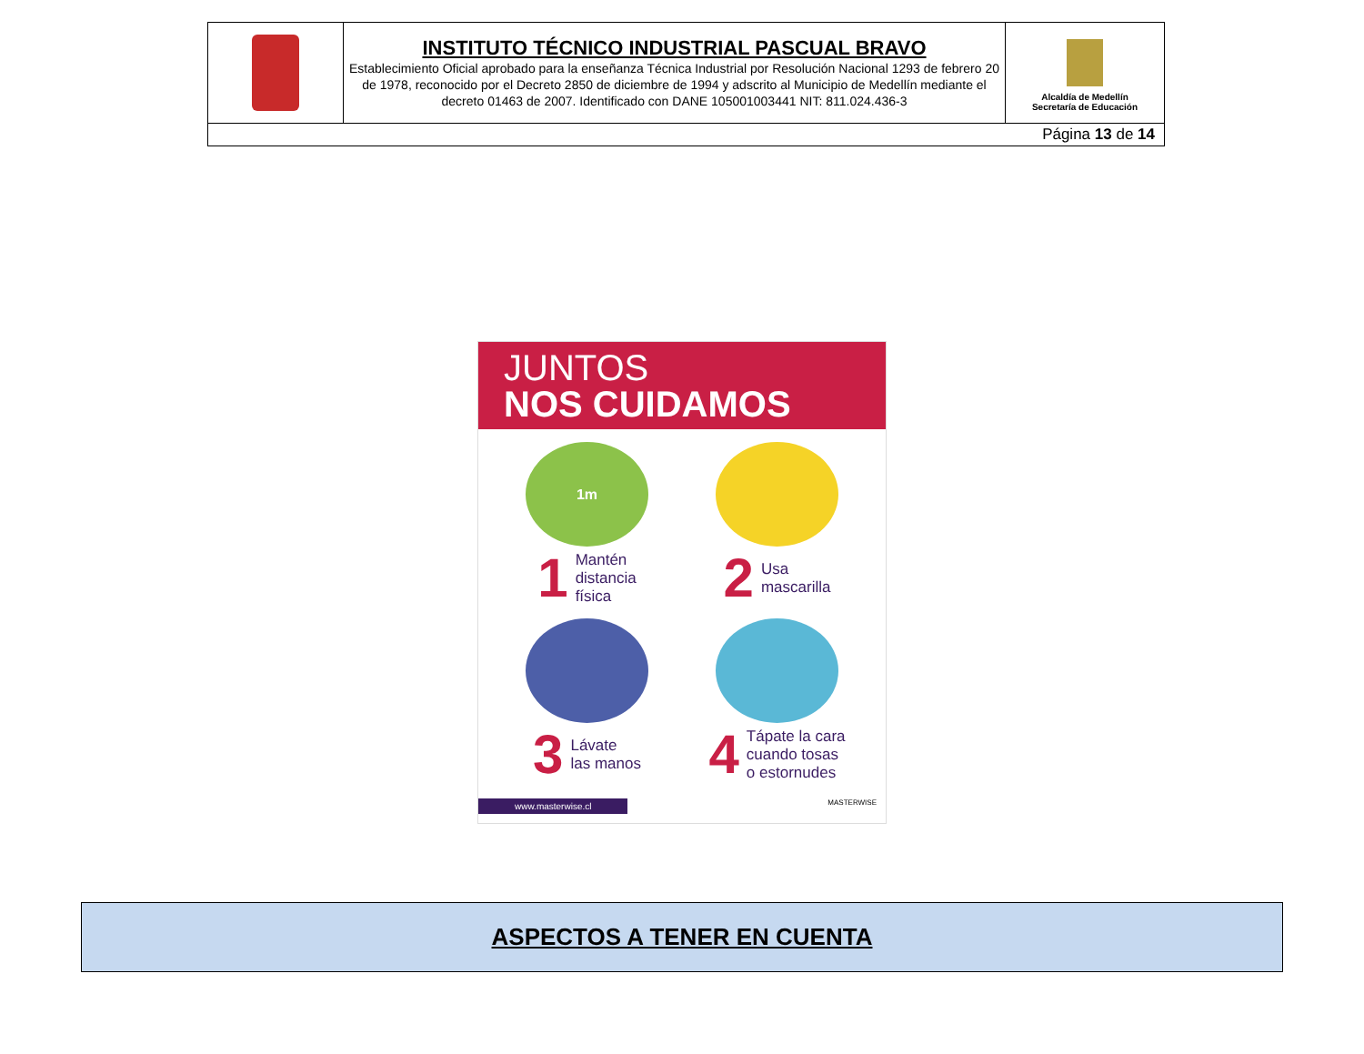| | INSTITUTO TÉCNICO INDUSTRIAL PASCUAL BRAVO Establecimiento Oficial aprobado para la enseñanza Técnica Industrial por Resolución Nacional 1293 de febrero 20 de 1978, reconocido por el Decreto 2850 de diciembre de 1994 y adscrito al Municipio de Medellín mediante el decreto 01463 de 2007. Identificado con DANE 105001003441 NIT: 811.024.436-3 | Alcaldía de Medellín Secretaría de Educación |
| Página 13 de 14 | | |
JUNTOS
NOS CUIDAMOS
1m
1 Mantén
distancia
física
2 Usa
mascarilla
3 Lávate
las manos
4 Tápate la cara
cuando tosas
o estornudes
www.masterwise.cl MASTERWISE
ASPECTOS A TENER EN CUENTA